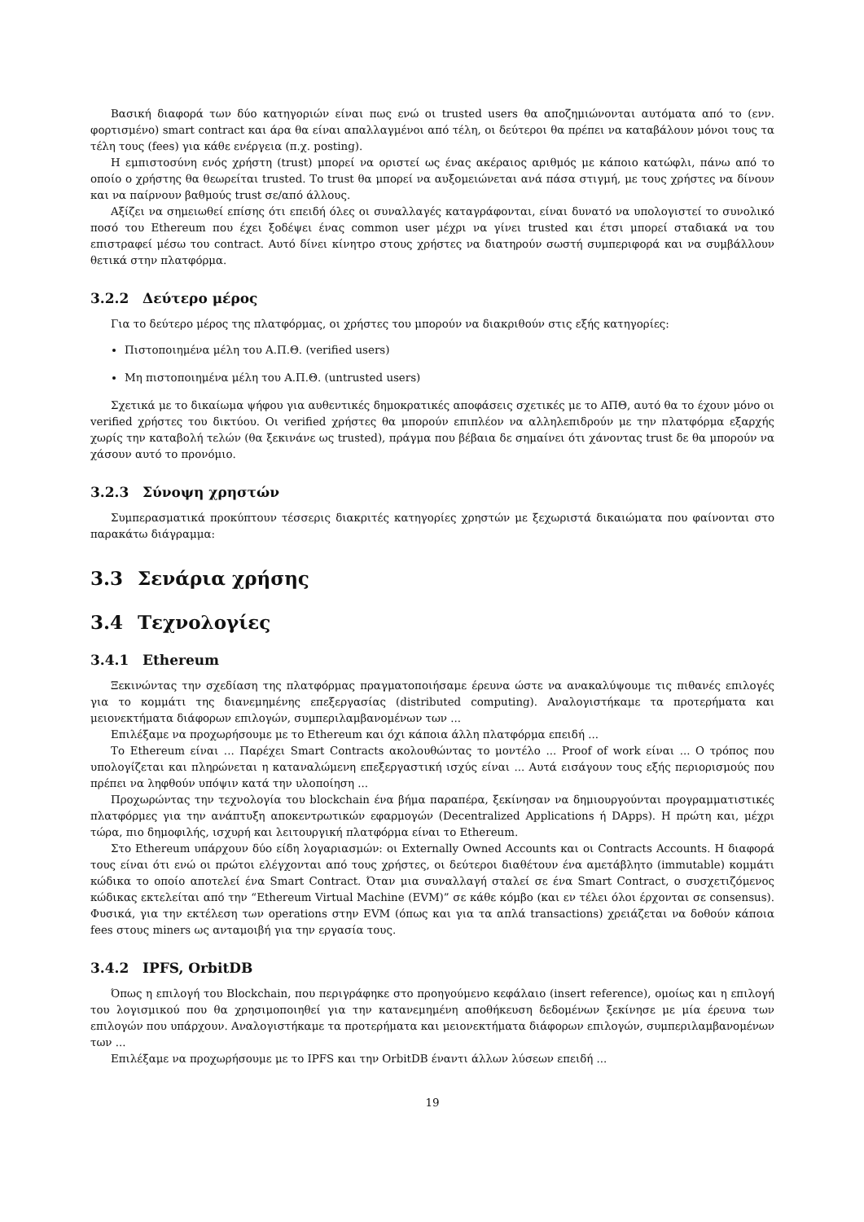Βασική διαφορά των δύο κατηγοριών είναι πως ενώ οι trusted users θα αποζημιώνονται αυτόματα από το (ενν. φορτισμένο) smart contract και άρα θα είναι απαλλαγμένοι από τέλη, οι δεύτεροι θα πρέπει να καταβάλουν μόνοι τους τα τέλη τους (fees) για κάθε ενέργεια (π.χ. posting).
Η εμπιστοσύνη ενός χρήστη (trust) μπορεί να οριστεί ως ένας ακέραιος αριθμός με κάποιο κατώφλι, πάνω από το οποίο ο χρήστης θα θεωρείται trusted. Το trust θα μπορεί να αυξομειώνεται ανά πάσα στιγμή, με τους χρήστες να δίνουν και να παίρνουν βαθμούς trust σε/από άλλους.
Αξίζει να σημειωθεί επίσης ότι επειδή όλες οι συναλλαγές καταγράφονται, είναι δυνατό να υπολογιστεί το συνολικό ποσό του Ethereum που έχει ξοδέψει ένας common user μέχρι να γίνει trusted και έτσι μπορεί σταδιακά να του επιστραφεί μέσω του contract. Αυτό δίνει κίνητρο στους χρήστες να διατηρούν σωστή συμπεριφορά και να συμβάλλουν θετικά στην πλατφόρμα.
3.2.2 Δεύτερο μέρος
Για το δεύτερο μέρος της πλατφόρμας, οι χρήστες του μπορούν να διακριθούν στις εξής κατηγορίες:
Πιστοποιημένα μέλη του Α.Π.Θ. (verified users)
Μη πιστοποιημένα μέλη του Α.Π.Θ. (untrusted users)
Σχετικά με το δικαίωμα ψήφου για αυθεντικές δημοκρατικές αποφάσεις σχετικές με το ΑΠΘ, αυτό θα το έχουν μόνο οι verified χρήστες του δικτύου. Οι verified χρήστες θα μπορούν επιπλέον να αλληλεπιδρούν με την πλατφόρμα εξαρχής χωρίς την καταβολή τελών (θα ξεκινάνε ως trusted), πράγμα που βέβαια δε σημαίνει ότι χάνοντας trust δε θα μπορούν να χάσουν αυτό το προνόμιο.
3.2.3 Σύνοψη χρηστών
Συμπερασματικά προκύπτουν τέσσερις διακριτές κατηγορίες χρηστών με ξεχωριστά δικαιώματα που φαίνονται στο παρακάτω διάγραμμα:
3.3 Σενάρια χρήσης
3.4 Τεχνολογίες
3.4.1 Ethereum
Ξεκινώντας την σχεδίαση της πλατφόρμας πραγματοποιήσαμε έρευνα ώστε να ανακαλύψουμε τις πιθανές επιλογές για το κομμάτι της διανεμημένης επεξεργασίας (distributed computing). Αναλογιστήκαμε τα προτερήματα και μειονεκτήματα διάφορων επιλογών, συμπεριλαμβανομένων των ...
Επιλέξαμε να προχωρήσουμε με το Ethereum και όχι κάποια άλλη πλατφόρμα επειδή ...
Το Ethereum είναι ... Παρέχει Smart Contracts ακολουθώντας το μοντέλο ... Proof of work είναι ... Ο τρόπος που υπολογίζεται και πληρώνεται η καταναλώμενη επεξεργαστική ισχύς είναι ... Αυτά εισάγουν τους εξής περιορισμούς που πρέπει να ληφθούν υπόψιν κατά την υλοποίηση ...
Προχωρώντας την τεχνολογία του blockchain ένα βήμα παραπέρα, ξεκίνησαν να δημιουργούνται προγραμματιστικές πλατφόρμες για την ανάπτυξη αποκεντρωτικών εφαρμογών (Decentralized Applications ή DApps). Η πρώτη και, μέχρι τώρα, πιο δημοφιλής, ισχυρή και λειτουργική πλατφόρμα είναι το Ethereum.
Στο Ethereum υπάρχουν δύο είδη λογαριασμών: οι Externally Owned Accounts και οι Contracts Accounts. Η διαφορά τους είναι ότι ενώ οι πρώτοι ελέγχονται από τους χρήστες, οι δεύτεροι διαθέτουν ένα αμετάβλητο (immutable) κομμάτι κώδικα το οποίο αποτελεί ένα Smart Contract. Όταν μια συναλλαγή σταλεί σε ένα Smart Contract, ο συσχετιζόμενος κώδικας εκτελείται από την “Ethereum Virtual Machine (EVM)” σε κάθε κόμβο (και εν τέλει όλοι έρχονται σε consensus). Φυσικά, για την εκτέλεση των operations στην EVM (όπως και για τα απλά transactions) χρειάζεται να δοθούν κάποια fees στους miners ως ανταμοιβή για την εργασία τους.
3.4.2 IPFS, OrbitDB
Όπως η επιλογή του Blockchain, που περιγράφηκε στο προηγούμενο κεφάλαιο (insert reference), ομοίως και η επιλογή του λογισμικού που θα χρησιμοποιηθεί για την κατανεμημένη αποθήκευση δεδομένων ξεκίνησε με μία έρευνα των επιλογών που υπάρχουν. Αναλογιστήκαμε τα προτερήματα και μειονεκτήματα διάφορων επιλογών, συμπεριλαμβανομένων των ...
Επιλέξαμε να προχωρήσουμε με το IPFS και την OrbitDB έναντι άλλων λύσεων επειδή ...
19